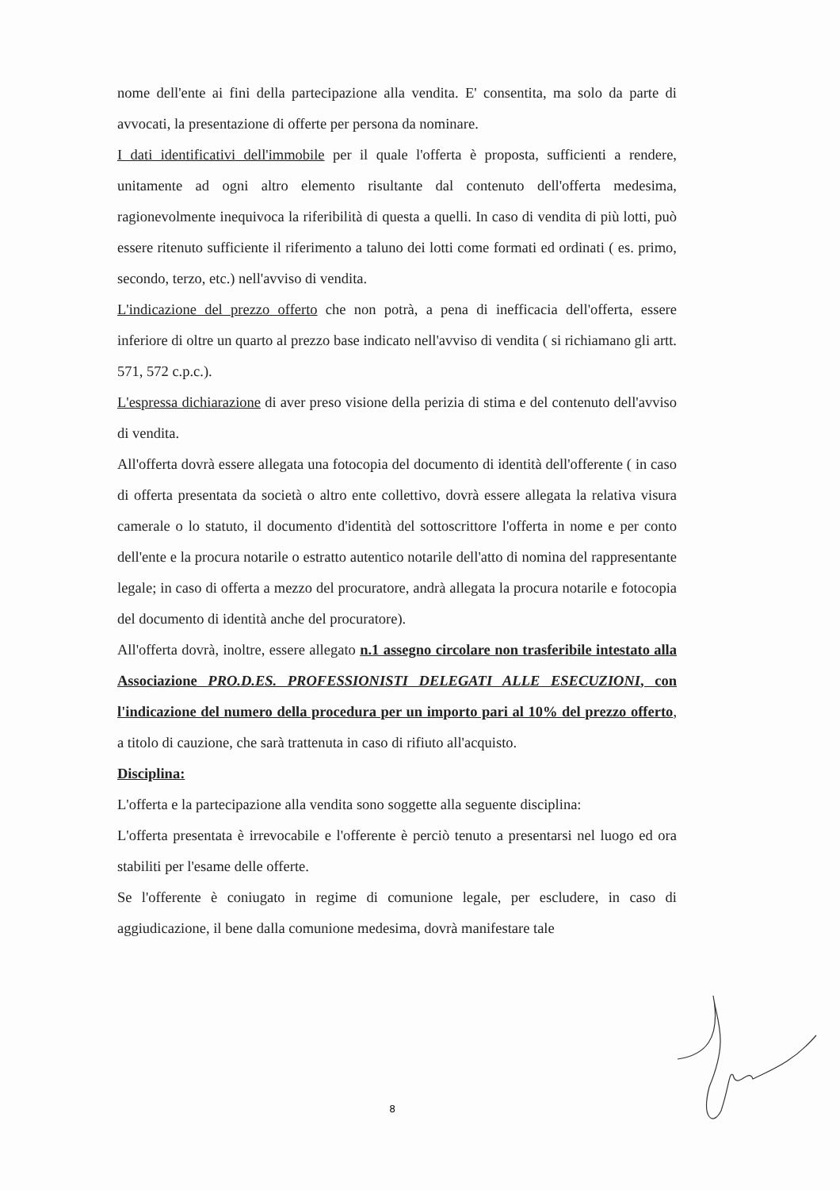nome dell'ente ai fini della partecipazione alla vendita. E' consentita, ma solo da parte di avvocati, la presentazione di offerte per persona da nominare.
I dati identificativi dell'immobile per il quale l'offerta è proposta, sufficienti a rendere, unitamente ad ogni altro elemento risultante dal contenuto dell'offerta medesima, ragionevolmente inequivoca la riferibilità di questa a quelli. In caso di vendita di più lotti, può essere ritenuto sufficiente il riferimento a taluno dei lotti come formati ed ordinati ( es. primo, secondo, terzo, etc.) nell'avviso di vendita.
L'indicazione del prezzo offerto che non potrà, a pena di inefficacia dell'offerta, essere inferiore di oltre un quarto al prezzo base indicato nell'avviso di vendita ( si richiamano gli artt. 571, 572 c.p.c.).
L'espressa dichiarazione di aver preso visione della perizia di stima e del contenuto dell'avviso di vendita.
All'offerta dovrà essere allegata una fotocopia del documento di identità dell'offerente ( in caso di offerta presentata da società o altro ente collettivo, dovrà essere allegata la relativa visura camerale o lo statuto, il documento d'identità del sottoscrittore l'offerta in nome e per conto dell'ente e la procura notarile o estratto autentico notarile dell'atto di nomina del rappresentante legale; in caso di offerta a mezzo del procuratore, andrà allegata la procura notarile e fotocopia del documento di identità anche del procuratore).
All'offerta dovrà, inoltre, essere allegato n.1 assegno circolare non trasferibile intestato alla Associazione PRO.D.ES. PROFESSIONISTI DELEGATI ALLE ESECUZIONI, con l'indicazione del numero della procedura per un importo pari al 10% del prezzo offerto, a titolo di cauzione, che sarà trattenuta in caso di rifiuto all'acquisto.
Disciplina:
L'offerta e la partecipazione alla vendita sono soggette alla seguente disciplina:
L'offerta presentata è irrevocabile e l'offerente è perciò tenuto a presentarsi nel luogo ed ora stabiliti per l'esame delle offerte.
Se l'offerente è coniugato in regime di comunione legale, per escludere, in caso di aggiudicazione, il bene dalla comunione medesima, dovrà manifestare tale
8